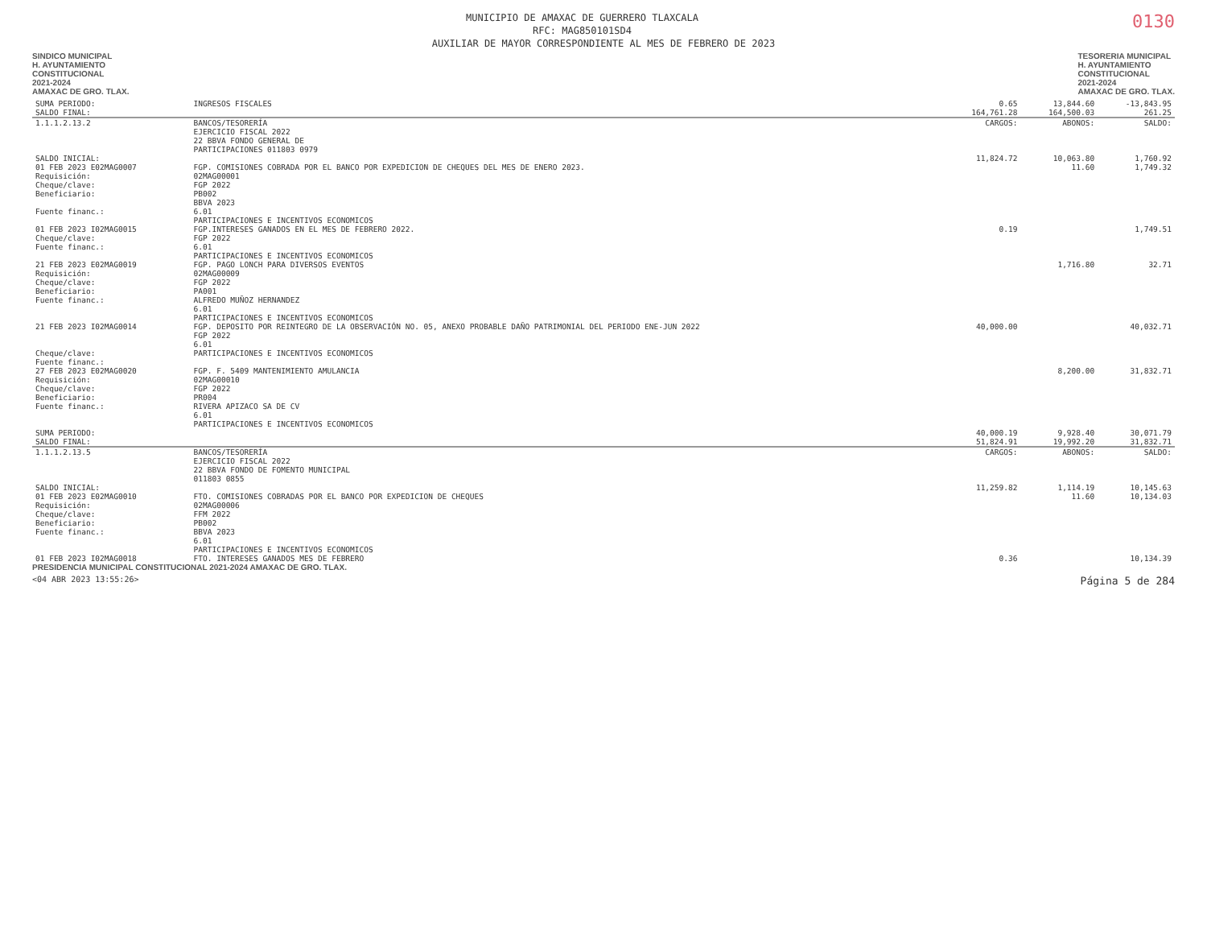0130
MUNICIPIO DE AMAXAC DE GUERRERO TLAXCALA
RFC: MAG850101SD4
AUXILIAR DE MAYOR CORRESPONDIENTE AL MES DE FEBRERO DE 2023
SINDICO MUNICIPAL
H. AYUNTAMIENTO
CONSTITUCIONAL
2021-2024
AMAXAC DE GRO. TLAX.
TESORERIA MUNICIPAL
H. AYUNTAMIENTO
CONSTITUCIONAL
2021-2024
AMAXAC DE GRO. TLAX.
| SUMA PERIODO: | INGRESOS FISCALES | 0.65 | 13,844.60 | -13,843.95 |
| SALDO FINAL: | | 164,761.28 | 164,500.03 | 261.25 |
| 1.1.1.2.13.2 | BANCOS/TESORERÍA EJERCICIO FISCAL 2022 22 BBVA FONDO GENERAL DE PARTICIPACIONES 011803 0979 | CARGOS: | ABONOS: | SALDO: |
| SALDO INICIAL: | | 11,824.72 | 10,063.80 | 1,760.92 |
| 01 FEB 2023 E02MAG0007 Requisición: Cheque/clave: Beneficiario: Fuente financ.: | FGP. COMISIONES COBRADA POR EL BANCO POR EXPEDICION DE CHEQUES DEL MES DE ENERO 2023. 02MAG00001 FGP 2022 PB002 BBVA 2023 6.01 PARTICIPACIONES E INCENTIVOS ECONOMICOS | | 11.60 | 1,749.32 |
| 01 FEB 2023 I02MAG0015 Cheque/clave: Fuente financ.: | FGP.INTERESES GANADOS EN EL MES DE FEBRERO 2022. FGP 2022 6.01 PARTICIPACIONES E INCENTIVOS ECONOMICOS | 0.19 | | 1,749.51 |
| 21 FEB 2023 E02MAG0019 Requisición: Cheque/clave: Beneficiario: Fuente financ.: | FGP. PAGO LONCH PARA DIVERSOS EVENTOS 02MAG00009 FGP 2022 PA001 ALFREDO MUÑOZ HERNANDEZ 6.01 PARTICIPACIONES E INCENTIVOS ECONOMICOS | | 1,716.80 | 32.71 |
| 21 FEB 2023 I02MAG0014 Cheque/clave: Fuente financ.: | FGP. DEPOSITO POR REINTEGRO DE LA OBSERVACIÓN NO. 05, ANEXO PROBABLE DAÑO PATRIMONIAL DEL PERIODO ENE-JUN 2022 FGP 2022 6.01 PARTICIPACIONES E INCENTIVOS ECONOMICOS | 40,000.00 | | 40,032.71 |
| 27 FEB 2023 E02MAG0020 Requisición: Cheque/clave: Beneficiario: Fuente financ.: | FGP. F. 5409 MANTENIMIENTO AMULANCIA 02MAG00010 FGP 2022 PR004 RIVERA APIZACO SA DE CV 6.01 PARTICIPACIONES E INCENTIVOS ECONOMICOS | | 8,200.00 | 31,832.71 |
| SUMA PERIODO: | | 40,000.19 | 9,928.40 | 30,071.79 |
| SALDO FINAL: | | 51,824.91 | 19,992.20 | 31,832.71 |
| 1.1.1.2.13.5 | BANCOS/TESORERÍA EJERCICIO FISCAL 2022 22 BBVA FONDO DE FOMENTO MUNICIPAL 011803 0855 | CARGOS: | ABONOS: | SALDO: |
| SALDO INICIAL: | | 11,259.82 | 1,114.19 | 10,145.63 |
| 01 FEB 2023 E02MAG0010 Requisición: Cheque/clave: Beneficiario: Fuente financ.: | FTO. COMISIONES COBRADAS POR EL BANCO POR EXPEDICION DE CHEQUES 02MAG00006 FFM 2022 PB002 BBVA 2023 6.01 PARTICIPACIONES E INCENTIVOS ECONOMICOS | | 11.60 | 10,134.03 |
| 01 FEB 2023 I02MAG0018 | FTO. INTERESES GANADOS MES DE FEBRERO | 0.36 | | 10,134.39 |
PRESIDENCIA MUNICIPAL CONSTITUCIONAL 2021-2024 AMAXAC DE GRO. TLAX.
<04 ABR 2023 13:55:26> Página 5 de 284